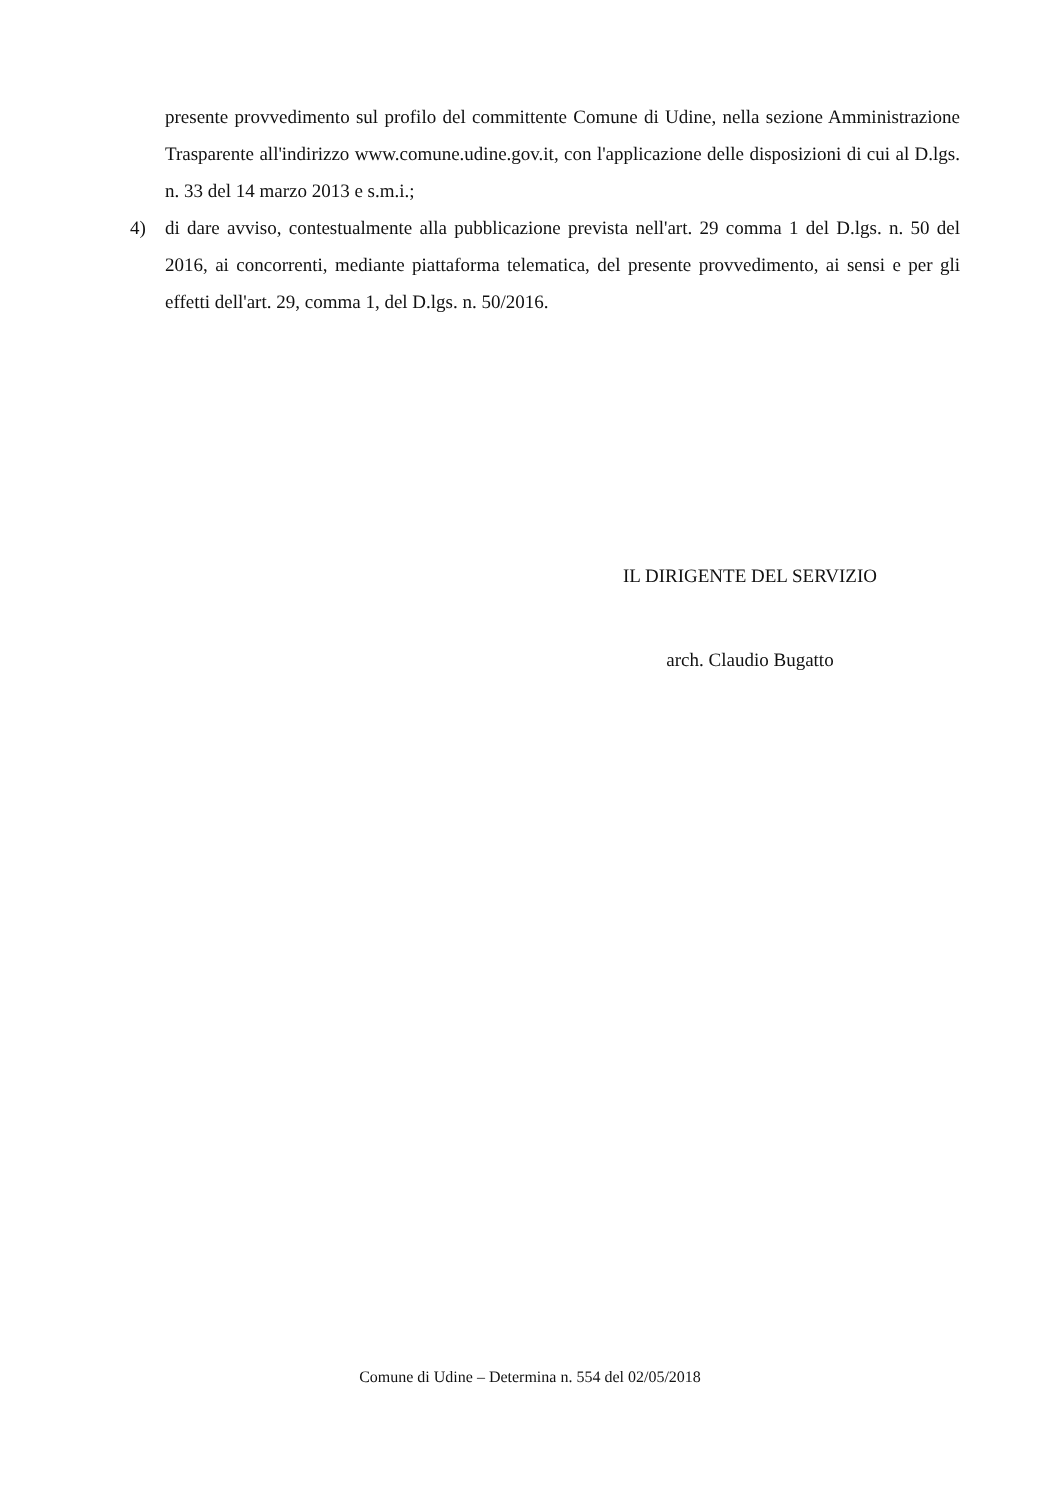presente provvedimento sul profilo del committente Comune di Udine, nella sezione Amministrazione Trasparente all'indirizzo www.comune.udine.gov.it, con l'applicazione delle disposizioni di cui al D.lgs. n. 33 del 14 marzo 2013 e s.m.i.;
4) di dare avviso, contestualmente alla pubblicazione prevista nell'art. 29 comma 1 del D.lgs. n. 50 del 2016, ai concorrenti, mediante piattaforma telematica, del presente provvedimento, ai sensi e per gli effetti dell'art. 29, comma 1, del D.lgs. n. 50/2016.
IL DIRIGENTE DEL SERVIZIO
arch. Claudio Bugatto
Comune di Udine – Determina n. 554 del 02/05/2018